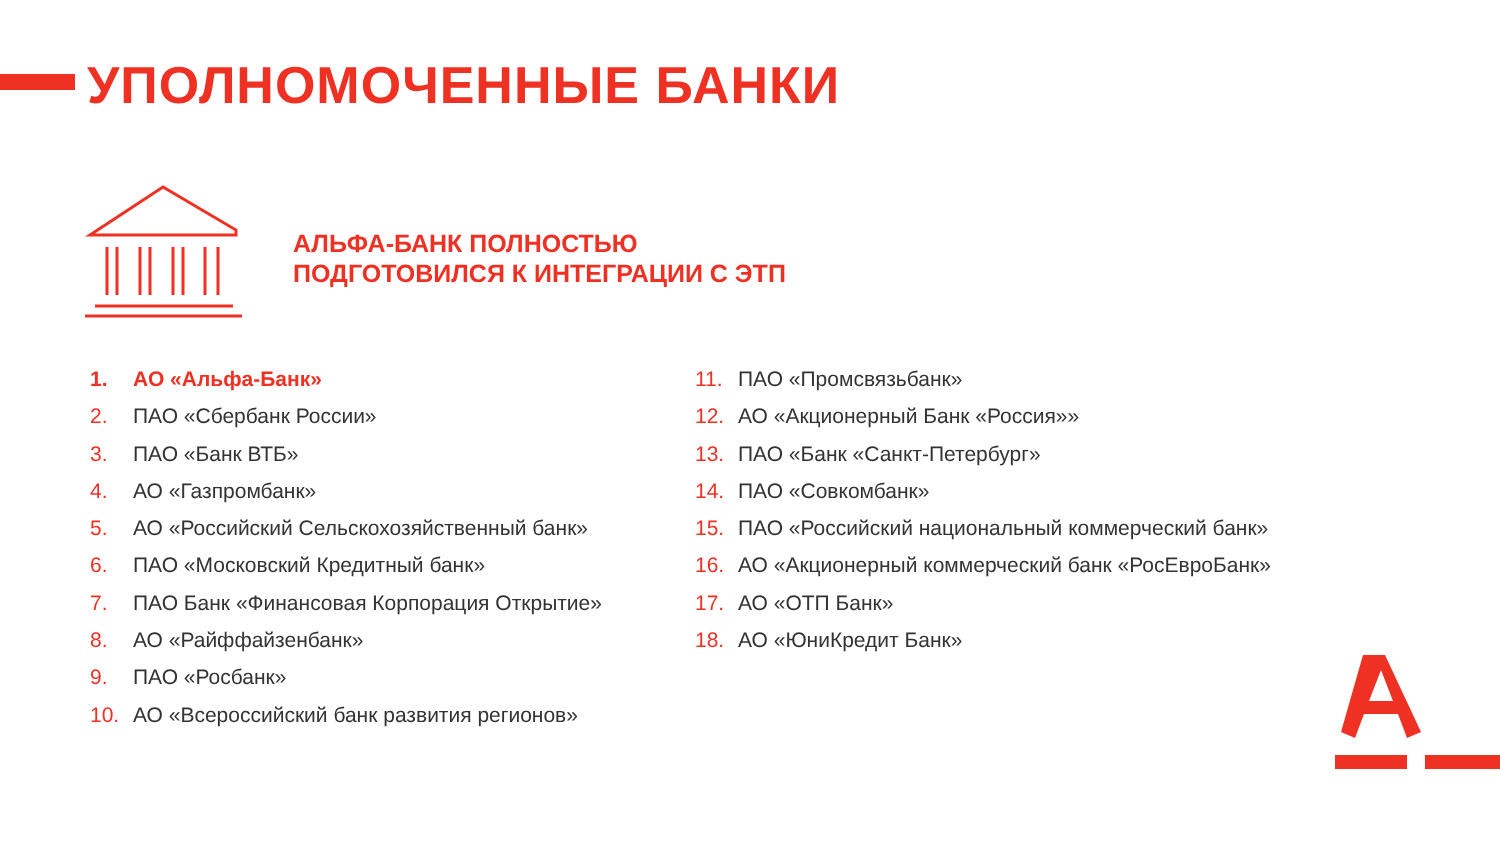УПОЛНОМОЧЕННЫЕ БАНКИ
АЛЬФА-БАНК ПОЛНОСТЬЮ
ПОДГОТОВИЛСЯ К ИНТЕГРАЦИИ С ЭТП
1. АО «Альфа-Банк»
2. ПАО «Сбербанк России»
3. ПАО «Банк ВТБ»
4. АО «Газпромбанк»
5. АО «Российский Сельскохозяйственный банк»
6. ПАО «Московский Кредитный банк»
7. ПАО Банк «Финансовая Корпорация Открытие»
8. АО «Райффайзенбанк»
9. ПАО «Росбанк»
10. АО «Всероссийский банк развития регионов»
11. ПАО «Промсвязьбанк»
12. АО «Акционерный Банк «Россия»»
13. ПАО «Банк «Санкт-Петербург»
14. ПАО «Совкомбанк»
15. ПАО «Российский национальный коммерческий банк»
16. АО «Акционерный коммерческий банк «РосЕвроБанк»
17. АО «ОТП Банк»
18. АО «ЮниКредит Банк»